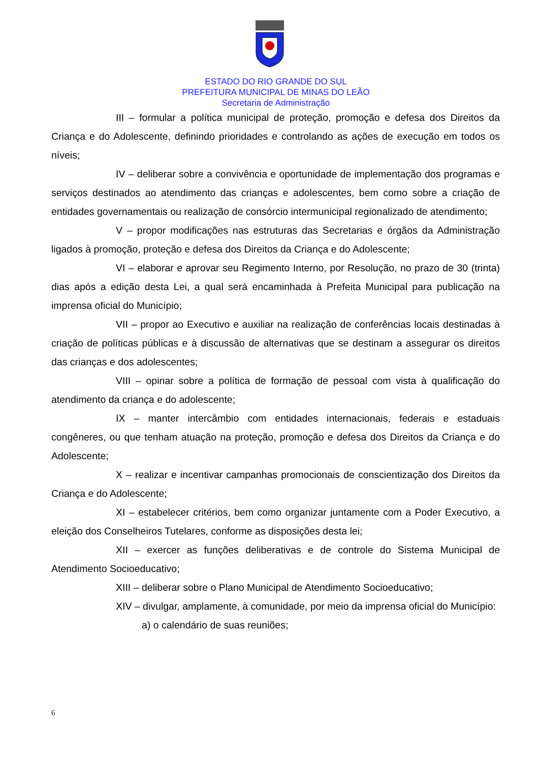ESTADO DO RIO GRANDE DO SUL
PREFEITURA MUNICIPAL DE MINAS DO LEÃO
Secretaria de Administração
III – formular a política municipal de proteção, promoção e defesa dos Direitos da Criança e do Adolescente, definindo prioridades e controlando as ações de execução em todos os níveis;
IV – deliberar sobre a convivência e oportunidade de implementação dos programas e serviços destinados ao atendimento das crianças e adolescentes, bem como sobre a criação de entidades governamentais ou realização de consórcio intermunicipal regionalizado de atendimento;
V – propor modificações nas estruturas das Secretarias e órgãos da Administração ligados à promoção, proteção e defesa dos Direitos da Criança e do Adolescente;
VI – elaborar e aprovar seu Regimento Interno, por Resolução, no prazo de 30 (trinta) dias após a edição desta Lei, a qual será encaminhada à Prefeita Municipal para publicação na imprensa oficial do Município;
VII – propor ao Executivo e auxiliar na realização de conferências locais destinadas à criação de políticas públicas e à discussão de alternativas que se destinam a assegurar os direitos das crianças e dos adolescentes;
VIII – opinar sobre a política de formação de pessoal com vista à qualificação do atendimento da criança e do adolescente;
IX – manter intercâmbio com entidades internacionais, federais e estaduais congêneres, ou que tenham atuação na proteção, promoção e defesa dos Direitos da Criança e do Adolescente;
X – realizar e incentivar campanhas promocionais de conscientização dos Direitos da Criança e do Adolescente;
XI – estabelecer critérios, bem como organizar juntamente com a Poder Executivo, a eleição dos Conselheiros Tutelares, conforme as disposições desta lei;
XII – exercer as funções deliberativas e de controle do Sistema Municipal de Atendimento Socioeducativo;
XIII – deliberar sobre o Plano Municipal de Atendimento Socioeducativo;
XIV – divulgar, amplamente, à comunidade, por meio da imprensa oficial do Município:
a) o calendário de suas reuniões;
6